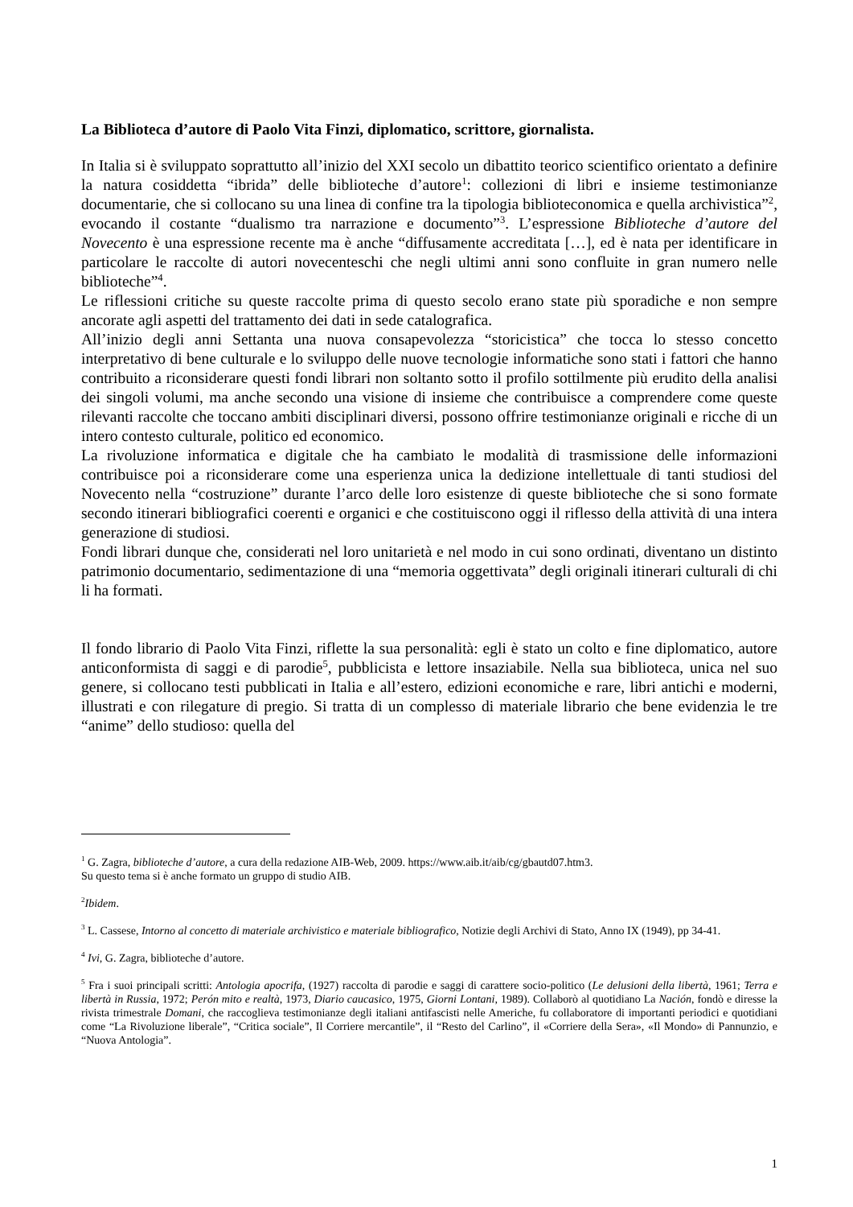La Biblioteca d’autore di Paolo Vita Finzi, diplomatico, scrittore, giornalista.
In Italia si è sviluppato soprattutto all’inizio del XXI secolo un dibattito teorico scientifico orientato a definire la natura cosiddetta “ibrida” delle biblioteche d’autore<sup>1</sup>: collezioni di libri e insieme testimonianze documentarie, che si collocano su una linea di confine tra la tipologia biblioteconomica e quella archivistica”<sup>2</sup>, evocando il costante “dualismo tra narrazione e documento”<sup>3</sup>. L’espressione Biblioteche d’autore del Novecento è una espressione recente ma è anche “diffusamente accreditata […], ed è nata per identificare in particolare le raccolte di autori novecenteschi che negli ultimi anni sono confluite in gran numero nelle biblioteche”<sup>4</sup>.
Le riflessioni critiche su queste raccolte prima di questo secolo erano state più sporadiche e non sempre ancorate agli aspetti del trattamento dei dati in sede catalografica.
All’inizio degli anni Settanta una nuova consapevolezza “storicistica” che tocca lo stesso concetto interpretativo di bene culturale e lo sviluppo delle nuove tecnologie informatiche sono stati i fattori che hanno contribuito a riconsiderare questi fondi librari non soltanto sotto il profilo sottilmente più erudito della analisi dei singoli volumi, ma anche secondo una visione di insieme che contribuisce a comprendere come queste rilevanti raccolte che toccano ambiti disciplinari diversi, possono offrire testimonianze originali e ricche di un intero contesto culturale, politico ed economico.
La rivoluzione informatica e digitale che ha cambiato le modalità di trasmissione delle informazioni contribuisce poi a riconsiderare come una esperienza unica la dedizione intellettuale di tanti studiosi del Novecento nella “costruzione” durante l’arco delle loro esistenze di queste biblioteche che si sono formate secondo itinerari bibliografici coerenti e organici e che costituiscono oggi il riflesso della attività di una intera generazione di studiosi.
Fondi librari dunque che, considerati nel loro unitarietà e nel modo in cui sono ordinati, diventano un distinto patrimonio documentario, sedimentazione di una “memoria oggettivata” degli originali itinerari culturali di chi li ha formati.
Il fondo librario di Paolo Vita Finzi, riflette la sua personalità: egli è stato un colto e fine diplomatico, autore anticonformista di saggi e di parodie<sup>5</sup>, pubblicista e lettore insaziabile. Nella sua biblioteca, unica nel suo genere, si collocano testi pubblicati in Italia e all’estero, edizioni economiche e rare, libri antichi e moderni, illustrati e con rilegature di pregio. Si tratta di un complesso di materiale librario che bene evidenzia le tre “anime” dello studioso: quella del
<sup>1</sup> G. Zagra, biblioteche d’autore, a cura della redazione AIB-Web, 2009. https://www.aib.it/aib/cg/gbautd07.htm3.
Su questo tema si è anche formato un gruppo di studio AIB.
<sup>2</sup> Ibidem.
<sup>3</sup> L. Cassese, Intorno al concetto di materiale archivistico e materiale bibliografico, Notizie degli Archivi di Stato, Anno IX (1949), pp 34-41.
<sup>4</sup> Ivi, G. Zagra, biblioteche d’autore.
<sup>5</sup> Fra i suoi principali scritti: Antologia apocrifa, (1927) raccolta di parodie e saggi di carattere socio-politico (Le delusioni della libertà, 1961; Terra e libertà in Russia, 1972; Perón mito e realtà, 1973, Diario caucasico, 1975, Giorni Lontani, 1989). Collaborò al quotidiano La Nación, fondò e diresse la rivista trimestrale Domani, che raccoglieva testimonianze degli italiani antifascisti nelle Americhe, fu collaboratore di importanti periodici e quotidiani come “La Rivoluzione liberale”, “Critica sociale”, Il Corriere mercantile”, il “Resto del Carlino”, il «Corriere della Sera», «Il Mondo» di Pannunzio, e “Nuova Antologia”.
1